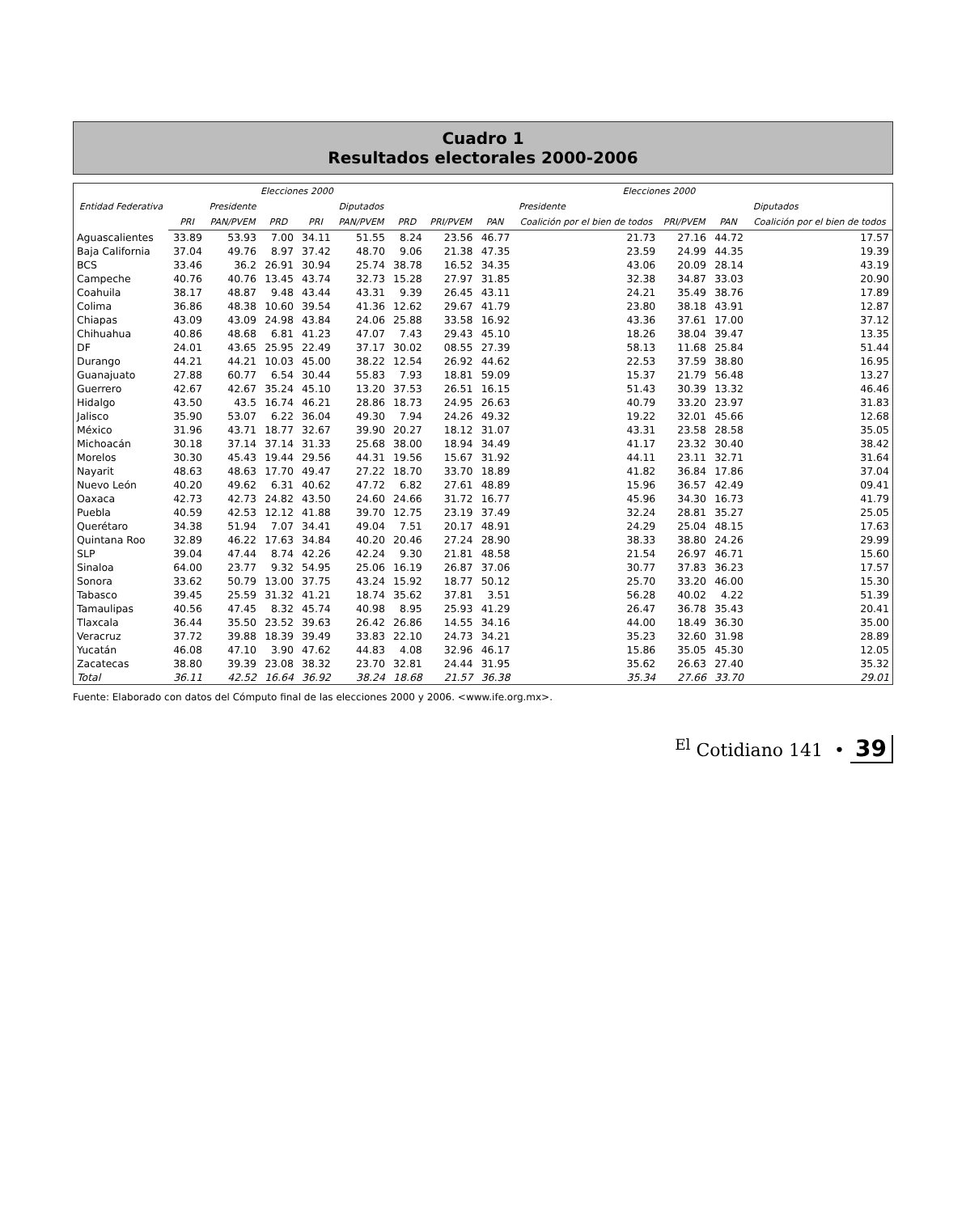Cuadro 1
Resultados electorales 2000-2006
| Entidad Federativa | Elecciones 2000 | | | | | | Elecciones 2000 | | | | | |
| --- | --- | --- | --- | --- | --- | --- | --- | --- | --- | --- | --- | --- |
| | Presidente | | | Diputados | | | Presidente | | | Diputados | | |
| | PRI | PAN/PVEM | PRD | PRI | PAN/PVEM | PRD | PRI/PVEM | PAN | Coalición por el bien de todos | PRI/PVEM | PAN | Coalición por el bien de todos |
| Aguascalientes | 33.89 | 53.93 | 7.00 | 34.11 | 51.55 | 8.24 | 23.56 | 46.77 | 21.73 | 27.16 | 44.72 | 17.57 |
| Baja California | 37.04 | 49.76 | 8.97 | 37.42 | 48.70 | 9.06 | 21.38 | 47.35 | 23.59 | 24.99 | 44.35 | 19.39 |
| BCS | 33.46 | 36.2 | 26.91 | 30.94 | 25.74 | 38.78 | 16.52 | 34.35 | 43.06 | 20.09 | 28.14 | 43.19 |
| Campeche | 40.76 | 40.76 | 13.45 | 43.74 | 32.73 | 15.28 | 27.97 | 31.85 | 32.38 | 34.87 | 33.03 | 20.90 |
| Coahuila | 38.17 | 48.87 | 9.48 | 43.44 | 43.31 | 9.39 | 26.45 | 43.11 | 24.21 | 35.49 | 38.76 | 17.89 |
| Colima | 36.86 | 48.38 | 10.60 | 39.54 | 41.36 | 12.62 | 29.67 | 41.79 | 23.80 | 38.18 | 43.91 | 12.87 |
| Chiapas | 43.09 | 43.09 | 24.98 | 43.84 | 24.06 | 25.88 | 33.58 | 16.92 | 43.36 | 37.61 | 17.00 | 37.12 |
| Chihuahua | 40.86 | 48.68 | 6.81 | 41.23 | 47.07 | 7.43 | 29.43 | 45.10 | 18.26 | 38.04 | 39.47 | 13.35 |
| DF | 24.01 | 43.65 | 25.95 | 22.49 | 37.17 | 30.02 | 08.55 | 27.39 | 58.13 | 11.68 | 25.84 | 51.44 |
| Durango | 44.21 | 44.21 | 10.03 | 45.00 | 38.22 | 12.54 | 26.92 | 44.62 | 22.53 | 37.59 | 38.80 | 16.95 |
| Guanajuato | 27.88 | 60.77 | 6.54 | 30.44 | 55.83 | 7.93 | 18.81 | 59.09 | 15.37 | 21.79 | 56.48 | 13.27 |
| Guerrero | 42.67 | 42.67 | 35.24 | 45.10 | 13.20 | 37.53 | 26.51 | 16.15 | 51.43 | 30.39 | 13.32 | 46.46 |
| Hidalgo | 43.50 | 43.5 | 16.74 | 46.21 | 28.86 | 18.73 | 24.95 | 26.63 | 40.79 | 33.20 | 23.97 | 31.83 |
| Jalisco | 35.90 | 53.07 | 6.22 | 36.04 | 49.30 | 7.94 | 24.26 | 49.32 | 19.22 | 32.01 | 45.66 | 12.68 |
| México | 31.96 | 43.71 | 18.77 | 32.67 | 39.90 | 20.27 | 18.12 | 31.07 | 43.31 | 23.58 | 28.58 | 35.05 |
| Michoacán | 30.18 | 37.14 | 37.14 | 31.33 | 25.68 | 38.00 | 18.94 | 34.49 | 41.17 | 23.32 | 30.40 | 38.42 |
| Morelos | 30.30 | 45.43 | 19.44 | 29.56 | 44.31 | 19.56 | 15.67 | 31.92 | 44.11 | 23.11 | 32.71 | 31.64 |
| Nayarit | 48.63 | 48.63 | 17.70 | 49.47 | 27.22 | 18.70 | 33.70 | 18.89 | 41.82 | 36.84 | 17.86 | 37.04 |
| Nuevo León | 40.20 | 49.62 | 6.31 | 40.62 | 47.72 | 6.82 | 27.61 | 48.89 | 15.96 | 36.57 | 42.49 | 09.41 |
| Oaxaca | 42.73 | 42.73 | 24.82 | 43.50 | 24.60 | 24.66 | 31.72 | 16.77 | 45.96 | 34.30 | 16.73 | 41.79 |
| Puebla | 40.59 | 42.53 | 12.12 | 41.88 | 39.70 | 12.75 | 23.19 | 37.49 | 32.24 | 28.81 | 35.27 | 25.05 |
| Querétaro | 34.38 | 51.94 | 7.07 | 34.41 | 49.04 | 7.51 | 20.17 | 48.91 | 24.29 | 25.04 | 48.15 | 17.63 |
| Quintana Roo | 32.89 | 46.22 | 17.63 | 34.84 | 40.20 | 20.46 | 27.24 | 28.90 | 38.33 | 38.80 | 24.26 | 29.99 |
| SLP | 39.04 | 47.44 | 8.74 | 42.26 | 42.24 | 9.30 | 21.81 | 48.58 | 21.54 | 26.97 | 46.71 | 15.60 |
| Sinaloa | 64.00 | 23.77 | 9.32 | 54.95 | 25.06 | 16.19 | 26.87 | 37.06 | 30.77 | 37.83 | 36.23 | 17.57 |
| Sonora | 33.62 | 50.79 | 13.00 | 37.75 | 43.24 | 15.92 | 18.77 | 50.12 | 25.70 | 33.20 | 46.00 | 15.30 |
| Tabasco | 39.45 | 25.59 | 31.32 | 41.21 | 18.74 | 35.62 | 37.81 | 3.51 | 56.28 | 40.02 | 4.22 | 51.39 |
| Tamaulipas | 40.56 | 47.45 | 8.32 | 45.74 | 40.98 | 8.95 | 25.93 | 41.29 | 26.47 | 36.78 | 35.43 | 20.41 |
| Tlaxcala | 36.44 | 35.50 | 23.52 | 39.63 | 26.42 | 26.86 | 14.55 | 34.16 | 44.00 | 18.49 | 36.30 | 35.00 |
| Veracruz | 37.72 | 39.88 | 18.39 | 39.49 | 33.83 | 22.10 | 24.73 | 34.21 | 35.23 | 32.60 | 31.98 | 28.89 |
| Yucatán | 46.08 | 47.10 | 3.90 | 47.62 | 44.83 | 4.08 | 32.96 | 46.17 | 15.86 | 35.05 | 45.30 | 12.05 |
| Zacatecas | 38.80 | 39.39 | 23.08 | 38.32 | 23.70 | 32.81 | 24.44 | 31.95 | 35.62 | 26.63 | 27.40 | 35.32 |
| Total | 36.11 | 42.52 | 16.64 | 36.92 | 38.24 | 18.68 | 21.57 | 36.38 | 35.34 | 27.66 | 33.70 | 29.01 |
Fuente: Elaborado con datos del Cómputo final de las elecciones 2000 y 2006. <www.ife.org.mx>.
<sup>El</sup> Cotidiano 141 • 39